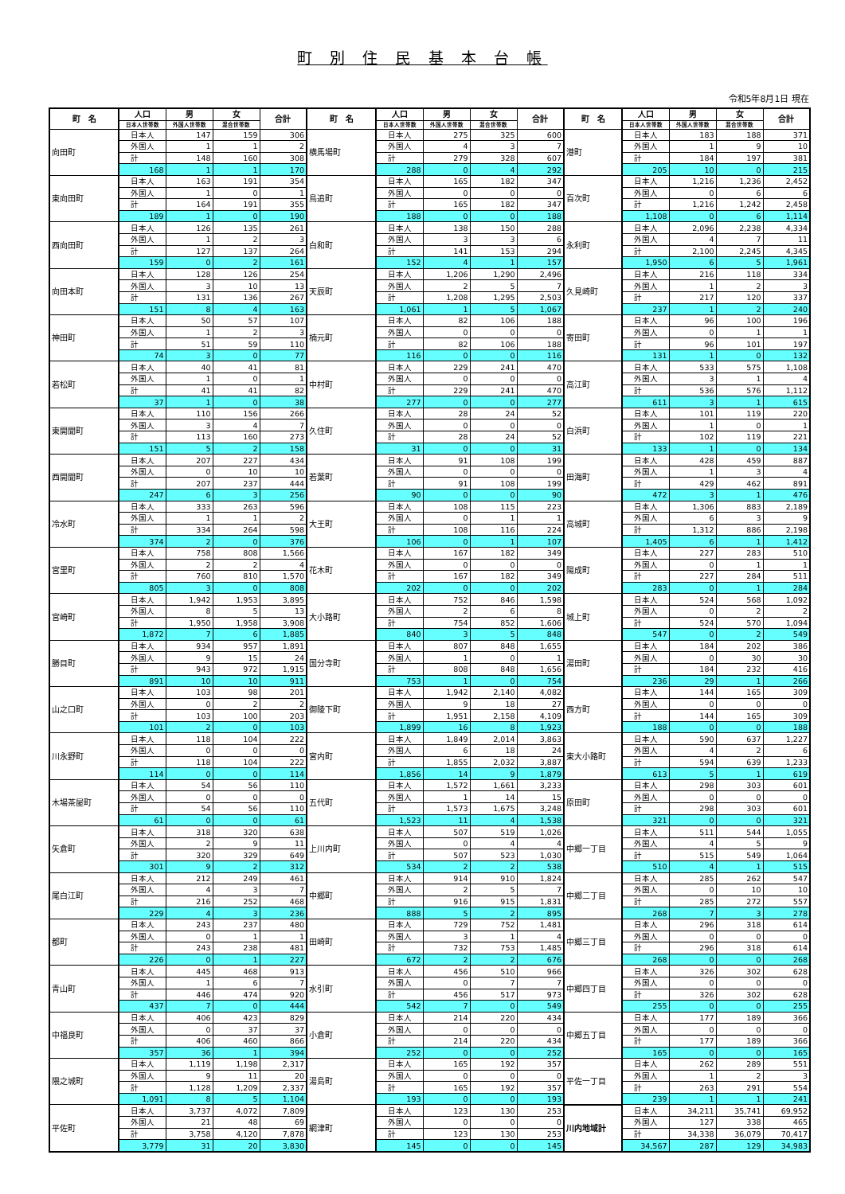町 別 住 民 基 本 台 帳
令和5年8月1日 現在
| 町 名 | 人口 | 男 | 女 | 合計 | 町 名 | 人口 | 男 | 女 | 合計 | 町 名 | 人口 | 男 | 女 | 合計 |
| --- | --- | --- | --- | --- | --- | --- | --- | --- | --- | --- | --- | --- | --- | --- |
| | 日本人世帯数 | 外国人世帯数 | 混合世帯数 | | | 日本人世帯数 | 外国人世帯数 | 混合世帯数 | | | 日本人世帯数 | 外国人世帯数 | 混合世帯数 | |
| 向田町 | 日本人 | 147 | 159 | 306 | 横馬場町 | 日本人 | 275 | 325 | 600 | 港町 | 日本人 | 183 | 188 | 371 |
| | 外国人 | 1 | 1 | 2 | | 外国人 | 4 | 3 | 7 | | 外国人 | 1 | 9 | 10 |
| | 計 | 148 | 160 | 308 | | 計 | 279 | 328 | 607 | | 計 | 184 | 197 | 381 |
| | 168 | 1 | 1 | 170 | | 288 | 0 | 4 | 292 | | 205 | 10 | 0 | 215 |
| 東向田町 | 日本人 | 163 | 191 | 354 | 鳥追町 | 日本人 | 165 | 182 | 347 | 百次町 | 日本人 | 1,216 | 1,236 | 2,452 |
| | 外国人 | 1 | 0 | 1 | | 外国人 | 0 | 0 | 0 | | 外国人 | 0 | 6 | 6 |
| | 計 | 164 | 191 | 355 | | 計 | 165 | 182 | 347 | | 計 | 1,216 | 1,242 | 2,458 |
| | 189 | 1 | 0 | 190 | | 188 | 0 | 0 | 188 | | 1,108 | 0 | 6 | 1,114 |
| 西向田町 | 日本人 | 126 | 135 | 261 | 白和町 | 日本人 | 138 | 150 | 288 | 永利町 | 日本人 | 2,096 | 2,238 | 4,334 |
| | 外国人 | 1 | 2 | 3 | | 外国人 | 3 | 3 | 6 | | 外国人 | 4 | 7 | 11 |
| | 計 | 127 | 137 | 264 | | 計 | 141 | 153 | 294 | | 計 | 2,100 | 2,245 | 4,345 |
| | 159 | 0 | 2 | 161 | | 152 | 4 | 1 | 157 | | 1,950 | 6 | 5 | 1,961 |
| 向田本町 | 日本人 | 128 | 126 | 254 | 天辰町 | 日本人 | 1,206 | 1,290 | 2,496 | 久見崎町 | 日本人 | 216 | 118 | 334 |
| | 外国人 | 3 | 10 | 13 | | 外国人 | 2 | 5 | 7 | | 外国人 | 1 | 2 | 3 |
| | 計 | 131 | 136 | 267 | | 計 | 1,208 | 1,295 | 2,503 | | 計 | 217 | 120 | 337 |
| | 151 | 8 | 4 | 163 | | 1,061 | 1 | 5 | 1,067 | | 237 | 1 | 2 | 240 |
| 神田町 | 日本人 | 50 | 57 | 107 | 楠元町 | 日本人 | 82 | 106 | 188 | 寄田町 | 日本人 | 96 | 100 | 196 |
| | 外国人 | 1 | 2 | 3 | | 外国人 | 0 | 0 | 0 | | 外国人 | 0 | 1 | 1 |
| | 計 | 51 | 59 | 110 | | 計 | 82 | 106 | 188 | | 計 | 96 | 101 | 197 |
| | 74 | 3 | 0 | 77 | | 116 | 0 | 0 | 116 | | 131 | 1 | 0 | 132 |
| 若松町 | 日本人 | 40 | 41 | 81 | 中村町 | 日本人 | 229 | 241 | 470 | 高江町 | 日本人 | 533 | 575 | 1,108 |
| | 外国人 | 1 | 0 | 1 | | 外国人 | 0 | 0 | 0 | | 外国人 | 3 | 1 | 4 |
| | 計 | 41 | 41 | 82 | | 計 | 229 | 241 | 470 | | 計 | 536 | 576 | 1,112 |
| | 37 | 1 | 0 | 38 | | 277 | 0 | 0 | 277 | | 611 | 3 | 1 | 615 |
| 東開聞町 | 日本人 | 110 | 156 | 266 | 久住町 | 日本人 | 28 | 24 | 52 | 白浜町 | 日本人 | 101 | 119 | 220 |
| | 外国人 | 3 | 4 | 7 | | 外国人 | 0 | 0 | 0 | | 外国人 | 1 | 0 | 1 |
| | 計 | 113 | 160 | 273 | | 計 | 28 | 24 | 52 | | 計 | 102 | 119 | 221 |
| | 151 | 5 | 2 | 158 | | 31 | 0 | 0 | 31 | | 133 | 1 | 0 | 134 |
| 西開聞町 | 日本人 | 207 | 227 | 434 | 若葉町 | 日本人 | 91 | 108 | 199 | 田海町 | 日本人 | 428 | 459 | 887 |
| | 外国人 | 0 | 10 | 10 | | 外国人 | 0 | 0 | 0 | | 外国人 | 1 | 3 | 4 |
| | 計 | 207 | 237 | 444 | | 計 | 91 | 108 | 199 | | 計 | 429 | 462 | 891 |
| | 247 | 6 | 3 | 256 | | 90 | 0 | 0 | 90 | | 472 | 3 | 1 | 476 |
| 冷水町 | 日本人 | 333 | 263 | 596 | 大王町 | 日本人 | 108 | 115 | 223 | 高城町 | 日本人 | 1,306 | 883 | 2,189 |
| | 外国人 | 1 | 1 | 2 | | 外国人 | 0 | 1 | 1 | | 外国人 | 6 | 3 | 9 |
| | 計 | 334 | 264 | 598 | | 計 | 108 | 116 | 224 | | 計 | 1,312 | 886 | 2,198 |
| | 374 | 2 | 0 | 376 | | 106 | 0 | 1 | 107 | | 1,405 | 6 | 1 | 1,412 |
| 宮里町 | 日本人 | 758 | 808 | 1,566 | 花木町 | 日本人 | 167 | 182 | 349 | 陽成町 | 日本人 | 227 | 283 | 510 |
| | 外国人 | 2 | 2 | 4 | | 外国人 | 0 | 0 | 0 | | 外国人 | 0 | 1 | 1 |
| | 計 | 760 | 810 | 1,570 | | 計 | 167 | 182 | 349 | | 計 | 227 | 284 | 511 |
| | 805 | 3 | 0 | 808 | | 202 | 0 | 0 | 202 | | 283 | 0 | 1 | 284 |
| 宮崎町 | 日本人 | 1,942 | 1,953 | 3,895 | 大小路町 | 日本人 | 752 | 846 | 1,598 | 城上町 | 日本人 | 524 | 568 | 1,092 |
| | 外国人 | 8 | 5 | 13 | | 外国人 | 2 | 6 | 8 | | 外国人 | 0 | 2 | 2 |
| | 計 | 1,950 | 1,958 | 3,908 | | 計 | 754 | 852 | 1,606 | | 計 | 524 | 570 | 1,094 |
| | 1,872 | 7 | 6 | 1,885 | | 840 | 3 | 5 | 848 | | 547 | 0 | 2 | 549 |
| 勝目町 | 日本人 | 934 | 957 | 1,891 | 国分寺町 | 日本人 | 807 | 848 | 1,655 | 湯田町 | 日本人 | 184 | 202 | 386 |
| | 外国人 | 9 | 15 | 24 | | 外国人 | 1 | 0 | 1 | | 外国人 | 0 | 30 | 30 |
| | 計 | 943 | 972 | 1,915 | | 計 | 808 | 848 | 1,656 | | 計 | 184 | 232 | 416 |
| | 891 | 10 | 10 | 911 | | 753 | 1 | 0 | 754 | | 236 | 29 | 1 | 266 |
| 山之口町 | 日本人 | 103 | 98 | 201 | 御陵下町 | 日本人 | 1,942 | 2,140 | 4,082 | 西方町 | 日本人 | 144 | 165 | 309 |
| | 外国人 | 0 | 2 | 2 | | 外国人 | 9 | 18 | 27 | | 外国人 | 0 | 0 | 0 |
| | 計 | 103 | 100 | 203 | | 計 | 1,951 | 2,158 | 4,109 | | 計 | 144 | 165 | 309 |
| | 101 | 2 | 0 | 103 | | 1,899 | 16 | 8 | 1,923 | | 188 | 0 | 0 | 188 |
| 川永野町 | 日本人 | 118 | 104 | 222 | 宮内町 | 日本人 | 1,849 | 2,014 | 3,863 | 東大小路町 | 日本人 | 590 | 637 | 1,227 |
| | 外国人 | 0 | 0 | 0 | | 外国人 | 6 | 18 | 24 | | 外国人 | 4 | 2 | 6 |
| | 計 | 118 | 104 | 222 | | 計 | 1,855 | 2,032 | 3,887 | | 計 | 594 | 639 | 1,233 |
| | 114 | 0 | 0 | 114 | | 1,856 | 14 | 9 | 1,879 | | 613 | 5 | 1 | 619 |
| 木場茶屋町 | 日本人 | 54 | 56 | 110 | 五代町 | 日本人 | 1,572 | 1,661 | 3,233 | 原田町 | 日本人 | 298 | 303 | 601 |
| | 外国人 | 0 | 0 | 0 | | 外国人 | 1 | 14 | 15 | | 外国人 | 0 | 0 | 0 |
| | 計 | 54 | 56 | 110 | | 計 | 1,573 | 1,675 | 3,248 | | 計 | 298 | 303 | 601 |
| | 61 | 0 | 0 | 61 | | 1,523 | 11 | 4 | 1,538 | | 321 | 0 | 0 | 321 |
| 矢倉町 | 日本人 | 318 | 320 | 638 | 上川内町 | 日本人 | 507 | 519 | 1,026 | 中郷一丁目 | 日本人 | 511 | 544 | 1,055 |
| | 外国人 | 2 | 9 | 11 | | 外国人 | 0 | 4 | 4 | | 外国人 | 4 | 5 | 9 |
| | 計 | 320 | 329 | 649 | | 計 | 507 | 523 | 1,030 | | 計 | 515 | 549 | 1,064 |
| | 301 | 9 | 2 | 312 | | 534 | 2 | 2 | 538 | | 510 | 4 | 1 | 515 |
| 尾白江町 | 日本人 | 212 | 249 | 461 | 中郷町 | 日本人 | 914 | 910 | 1,824 | 中郷二丁目 | 日本人 | 285 | 262 | 547 |
| | 外国人 | 4 | 3 | 7 | | 外国人 | 2 | 5 | 7 | | 外国人 | 0 | 10 | 10 |
| | 計 | 216 | 252 | 468 | | 計 | 916 | 915 | 1,831 | | 計 | 285 | 272 | 557 |
| | 229 | 4 | 3 | 236 | | 888 | 5 | 2 | 895 | | 268 | 7 | 3 | 278 |
| 都町 | 日本人 | 243 | 237 | 480 | 田崎町 | 日本人 | 729 | 752 | 1,481 | 中郷三丁目 | 日本人 | 296 | 318 | 614 |
| | 外国人 | 0 | 1 | 1 | | 外国人 | 3 | 1 | 4 | | 外国人 | 0 | 0 | 0 |
| | 計 | 243 | 238 | 481 | | 計 | 732 | 753 | 1,485 | | 計 | 296 | 318 | 614 |
| | 226 | 0 | 1 | 227 | | 672 | 2 | 2 | 676 | | 268 | 0 | 0 | 268 |
| 青山町 | 日本人 | 445 | 468 | 913 | 水引町 | 日本人 | 456 | 510 | 966 | 中郷四丁目 | 日本人 | 326 | 302 | 628 |
| | 外国人 | 1 | 6 | 7 | | 外国人 | 0 | 7 | 7 | | 外国人 | 0 | 0 | 0 |
| | 計 | 446 | 474 | 920 | | 計 | 456 | 517 | 973 | | 計 | 326 | 302 | 628 |
| | 437 | 7 | 0 | 444 | | 542 | 7 | 0 | 549 | | 255 | 0 | 0 | 255 |
| 中福良町 | 日本人 | 406 | 423 | 829 | 小倉町 | 日本人 | 214 | 220 | 434 | 中郷五丁目 | 日本人 | 177 | 189 | 366 |
| | 外国人 | 0 | 37 | 37 | | 外国人 | 0 | 0 | 0 | | 外国人 | 0 | 0 | 0 |
| | 計 | 406 | 460 | 866 | | 計 | 214 | 220 | 434 | | 計 | 177 | 189 | 366 |
| | 357 | 36 | 1 | 394 | | 252 | 0 | 0 | 252 | | 165 | 0 | 0 | 165 |
| 隈之城町 | 日本人 | 1,119 | 1,198 | 2,317 | 湯島町 | 日本人 | 165 | 192 | 357 | 平佐一丁目 | 日本人 | 262 | 289 | 551 |
| | 外国人 | 9 | 11 | 20 | | 外国人 | 0 | 0 | 0 | | 外国人 | 1 | 2 | 3 |
| | 計 | 1,128 | 1,209 | 2,337 | | 計 | 165 | 192 | 357 | | 計 | 263 | 291 | 554 |
| | 1,091 | 8 | 5 | 1,104 | | 193 | 0 | 0 | 193 | | 239 | 1 | 1 | 241 |
| 平佐町 | 日本人 | 3,737 | 4,072 | 7,809 | 網津町 | 日本人 | 123 | 130 | 253 | 川内地域計 | 日本人 | 34,211 | 35,741 | 69,952 |
| | 外国人 | 21 | 48 | 69 | | 外国人 | 0 | 0 | 0 | | 外国人 | 127 | 338 | 465 |
| | 計 | 3,758 | 4,120 | 7,878 | | 計 | 123 | 130 | 253 | | 計 | 34,338 | 36,079 | 70,417 |
| | 3,779 | 31 | 20 | 3,830 | | 145 | 0 | 0 | 145 | | 34,567 | 287 | 129 | 34,983 |